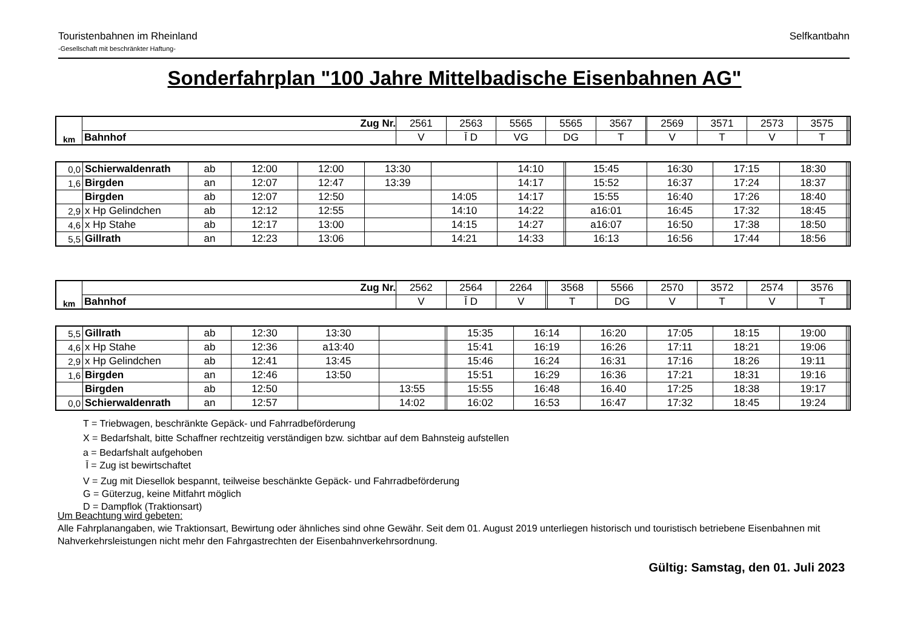Touristenbahnen im Rheinland
-Gesellschaft mit beschränkter Haftung-
Selfkantbahn
Sonderfahrplan "100 Jahre Mittelbadische Eisenbahnen AG"
| km | Zug Nr. | 2561 | 2563 | 5565 | 5565 | 3567 | | 2569 | 3571 | 2573 | 3575 | | |
| | Bahnhof | V | Ῑ D | VG | DG | T | | V | T | V | T | | |
| 0,0 | Schierwaldenrath | ab | 12:00 | 12:00 | 13:30 | | 14:10 | | 15:45 | 16:30 | 17:15 | 18:30 | | |
| 1,6 | Birgden | an | 12:07 | 12:47 | 13:39 | | 14:17 | | 15:52 | 16:37 | 17:24 | 18:37 | | |
| | Birgden | ab | 12:07 | 12:50 | | 14:05 | 14:17 | | 15:55 | 16:40 | 17:26 | 18:40 | | |
| 2,9 | x Hp Gelindchen | ab | 12:12 | 12:55 | | 14:10 | 14:22 | | a16:01 | 16:45 | 17:32 | 18:45 | | |
| 4,6 | x Hp Stahe | ab | 12:17 | 13:00 | | 14:15 | 14:27 | | a16:07 | 16:50 | 17:38 | 18:50 | | |
| 5,5 | Gillrath | an | 12:23 | 13:06 | | 14:21 | 14:33 | | 16:13 | 16:56 | 17:44 | 18:56 | | |
| km | Zug Nr. | 2562 | 2564 | 2264 | | 3568 | 5566 | 2570 | 3572 | 2574 | 3576 | | |
| | Bahnhof | V | Ῑ D | V | | T | DG | V | T | V | T | | |
| 5,5 | Gillrath | ab | 12:30 | 13:30 | | | 15:35 | 16:14 | 16:20 | 17:05 | 18:15 | 19:00 | | |
| 4,6 | x Hp Stahe | ab | 12:36 | a13:40 | | | 15:41 | 16:19 | 16:26 | 17:11 | 18:21 | 19:06 | | |
| 2,9 | x Hp Gelindchen | ab | 12:41 | 13:45 | | | 15:46 | 16:24 | 16:31 | 17:16 | 18:26 | 19:11 | | |
| 1,6 | Birgden | an | 12:46 | 13:50 | | | 15:51 | 16:29 | 16:36 | 17:21 | 18:31 | 19:16 | | |
| | Birgden | ab | 12:50 | | 13:55 | | 15:55 | 16:48 | 16.40 | 17:25 | 18:38 | 19:17 | | |
| 0,0 | Schierwaldenrath | an | 12:57 | | 14:02 | | 16:02 | 16:53 | 16:47 | 17:32 | 18:45 | 19:24 | | |
T = Triebwagen, beschränkte Gepäck- und Fahrradbeförderung
X = Bedarfshalt, bitte Schaffner rechtzeitig verständigen bzw. sichtbar auf dem Bahnsteig aufstellen
a = Bedarfshalt aufgehoben
Ῑ = Zug ist bewirtschaftet
V = Zug mit Diesellok bespannt, teilweise beschänkte Gepäck- und Fahrradbeförderung
G = Güterzug, keine Mitfahrt möglich
D = Dampflok (Traktionsart)
Um Beachtung wird gebeten:
Alle Fahrplanangaben, wie Traktionsart, Bewirtung oder ähnliches sind ohne Gewähr. Seit dem 01. August 2019 unterliegen historisch und touristisch betriebene Eisenbahnen mit Nahverkehrsleistungen nicht mehr den Fahrgastrechten der Eisenbahnverkehrsordnung.
Gültig: Samstag, den 01. Juli 2023